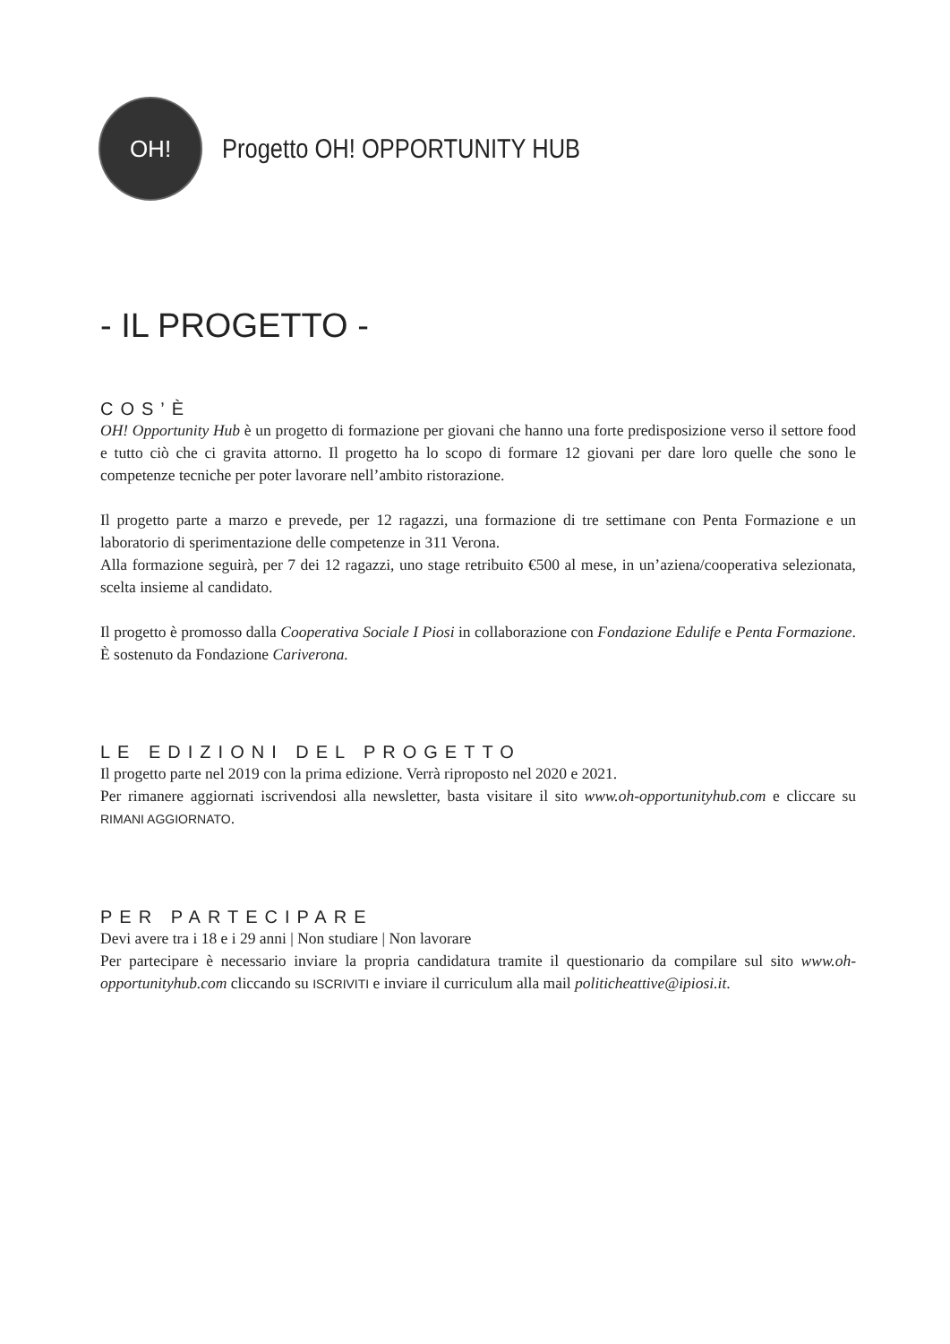OH!
Progetto OH! OPPORTUNITY HUB
- IL PROGETTO -
COS’È
OH! Opportunity Hub è un progetto di formazione per giovani che hanno una forte predisposizione verso il settore food e tutto ciò che ci gravita attorno. Il progetto ha lo scopo di formare 12 giovani per dare loro quelle che sono le competenze tecniche per poter lavorare nell’ambito ristorazione.
Il progetto parte a marzo e prevede, per 12 ragazzi, una formazione di tre settimane con Penta Formazione e un laboratorio di sperimentazione delle competenze in 311 Verona.
Alla formazione seguirà, per 7 dei 12 ragazzi, uno stage retribuito €500 al mese, in un’aziena/cooperativa selezionata, scelta insieme al candidato.
Il progetto è promosso dalla Cooperativa Sociale I Piosi in collaborazione con Fondazione Edulife e Penta Formazione. È sostenuto da Fondazione Cariverona.
LE EDIZIONI DEL PROGETTO
Il progetto parte nel 2019 con la prima edizione. Verrà riproposto nel 2020 e 2021.
Per rimanere aggiornati iscrivendosi alla newsletter, basta visitare il sito www.oh-opportunityhub.com e cliccare su RIMANI AGGIORNATO.
PER PARTECIPARE
Devi avere tra i 18 e i 29 anni | Non studiare | Non lavorare
Per partecipare è necessario inviare la propria candidatura tramite il questionario da compilare sul sito www.oh-opportunityhub.com cliccando su ISCRIVITI e inviare il curriculum alla mail politicheattive@ipiosi.it.